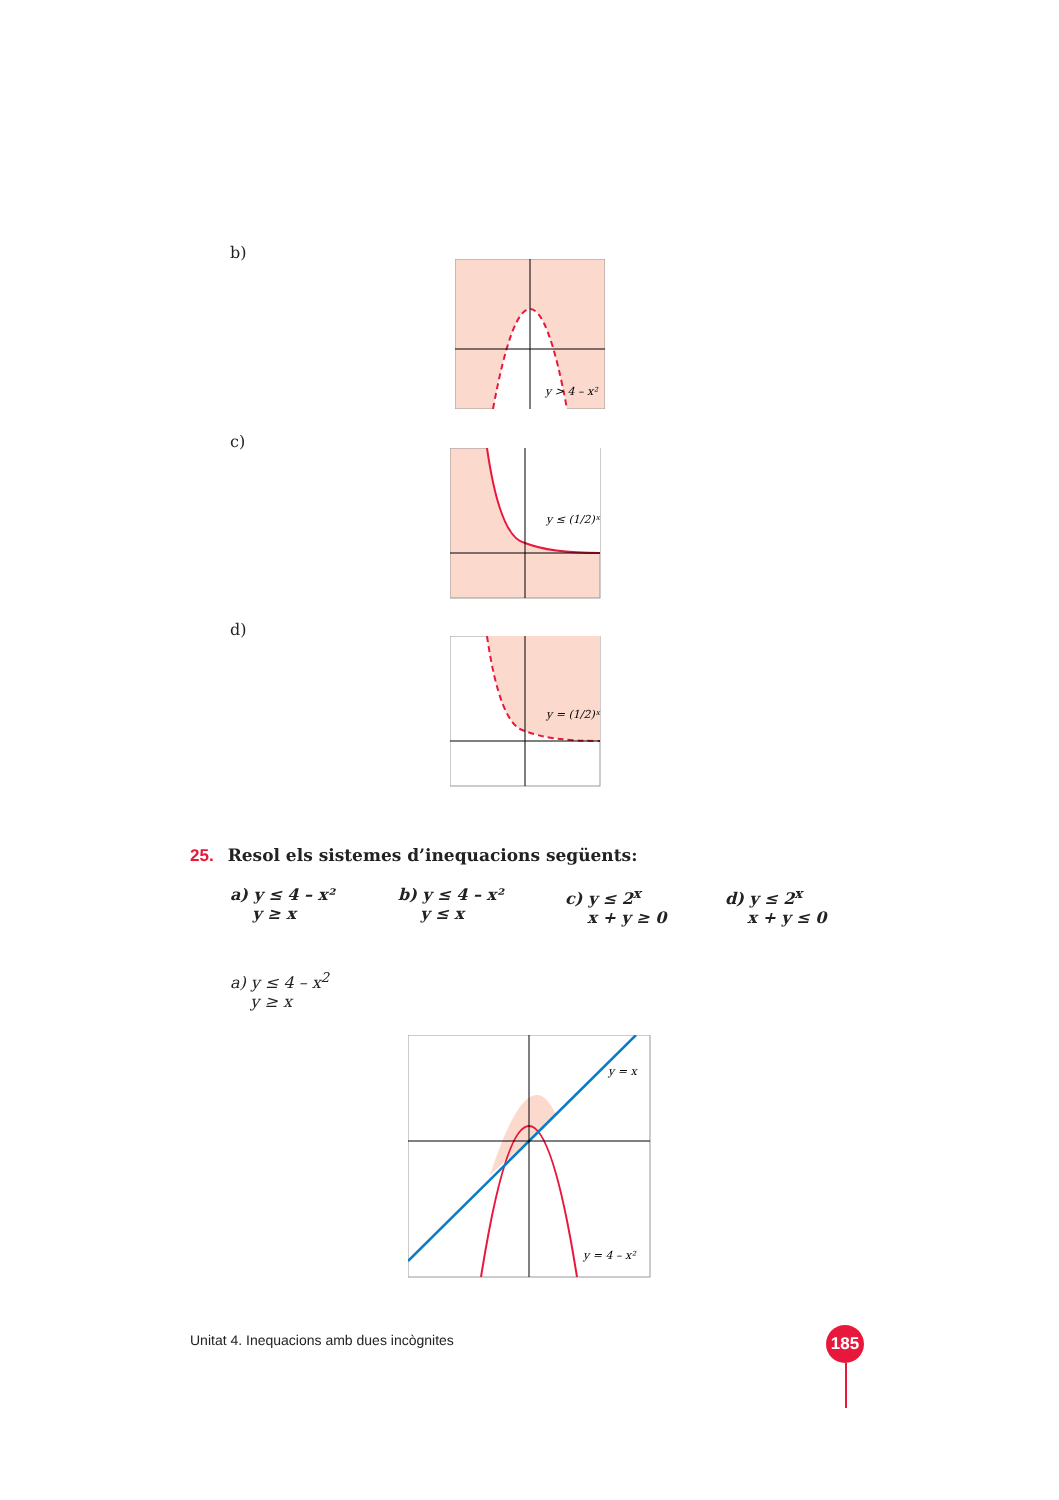b)
y > 4 – x²
c)
y ≤ (1/2)ˣ
d)
y = (1/2)ˣ
25. Resol els sistemes d’inequacions següents:
a) y ≤ 4 – x²
y ≥ x
b) y ≤ 4 – x²
y ≤ x
c) y ≤ 2<sup>x</sup>
x + y ≥ 0
d) y ≤ 2<sup>x</sup>
x + y ≤ 0
a) y ≤ 4 – x<sup>2</sup>
y ≥ x
y = x
y = 4 – x²
Unitat 4. Inequacions amb dues incògnites
185